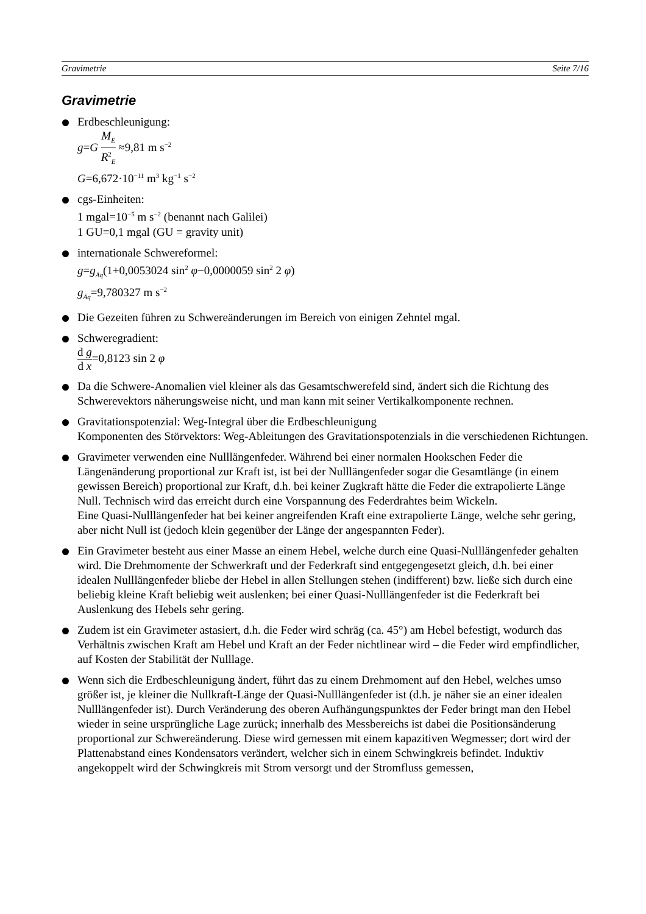Gravimetrie Seite 7/16
Gravimetrie
Erdbeschleunigung:
g=G M<sub>E</sub> R<sup>2</sup><sub>E</sub> ≈9,81 m s<sup>−2</sup>
G=6,672·10<sup>−11</sup> m<sup>3</sup> kg<sup>−1</sup> s<sup>−2</sup>
cgs-Einheiten:
1 mgal=10<sup>−5</sup> m s<sup>−2</sup> (benannt nach Galilei)
1 GU=0,1 mgal (GU = gravity unit)
internationale Schwereformel:
g=g<sub>Äq</sub>(1+0,0053024 sin<sup>2</sup> φ−0,0000059 sin<sup>2</sup> 2 φ)
g<sub>Äq</sub>=9,780327 m s<sup>−2</sup>
Die Gezeiten führen zu Schwereänderungen im Bereich von einigen Zehntel mgal.
Schweregradient:
d g d x=0,8123 sin 2 φ
Da die Schwere-Anomalien viel kleiner als das Gesamtschwerefeld sind, ändert sich die Richtung des Schwerevektors näherungsweise nicht, und man kann mit seiner Vertikalkomponente rechnen.
Gravitationspotenzial: Weg-Integral über die Erdbeschleunigung
Komponenten des Störvektors: Weg-Ableitungen des Gravitationspotenzials in die verschiedenen Richtungen.
Gravimeter verwenden eine Nulllängenfeder. Während bei einer normalen Hookschen Feder die Längenänderung proportional zur Kraft ist, ist bei der Nulllängenfeder sogar die Gesamtlänge (in einem gewissen Bereich) proportional zur Kraft, d.h. bei keiner Zugkraft hätte die Feder die extrapolierte Länge Null. Technisch wird das erreicht durch eine Vorspannung des Federdrahtes beim Wickeln.
Eine Quasi-Nulllängenfeder hat bei keiner angreifenden Kraft eine extrapolierte Länge, welche sehr gering, aber nicht Null ist (jedoch klein gegenüber der Länge der angespannten Feder).
Ein Gravimeter besteht aus einer Masse an einem Hebel, welche durch eine Quasi-Nulllängenfeder gehalten wird. Die Drehmomente der Schwerkraft und der Federkraft sind entgegengesetzt gleich, d.h. bei einer idealen Nulllängenfeder bliebe der Hebel in allen Stellungen stehen (indifferent) bzw. ließe sich durch eine beliebig kleine Kraft beliebig weit auslenken; bei einer Quasi-Nulllängenfeder ist die Federkraft bei Auslenkung des Hebels sehr gering.
Zudem ist ein Gravimeter astasiert, d.h. die Feder wird schräg (ca. 45°) am Hebel befestigt, wodurch das Verhältnis zwischen Kraft am Hebel und Kraft an der Feder nichtlinear wird – die Feder wird empfindlicher, auf Kosten der Stabilität der Nulllage.
Wenn sich die Erdbeschleunigung ändert, führt das zu einem Drehmoment auf den Hebel, welches umso größer ist, je kleiner die Nullkraft-Länge der Quasi-Nulllängenfeder ist (d.h. je näher sie an einer idealen Nulllängenfeder ist). Durch Veränderung des oberen Aufhängungspunktes der Feder bringt man den Hebel wieder in seine ursprüngliche Lage zurück; innerhalb des Messbereichs ist dabei die Positionsänderung proportional zur Schwereänderung. Diese wird gemessen mit einem kapazitiven Wegmesser; dort wird der Plattenabstand eines Kondensators verändert, welcher sich in einem Schwingkreis befindet. Induktiv angekoppelt wird der Schwingkreis mit Strom versorgt und der Stromfluss gemessen,